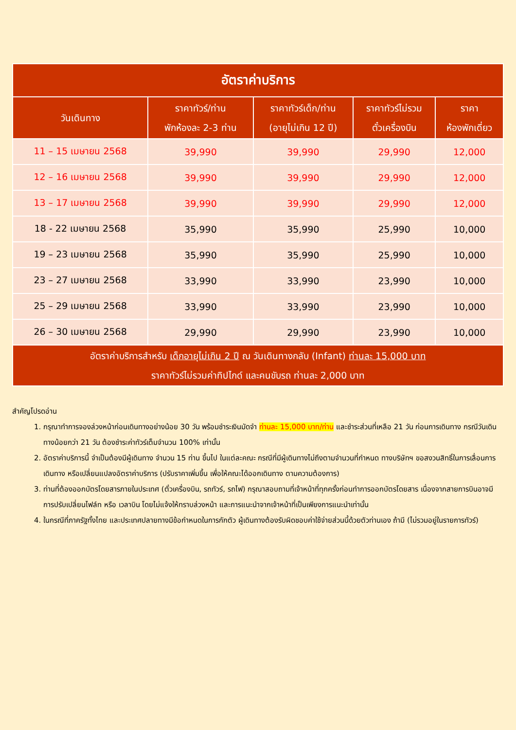| อัตราค่าบริการ | | | | |
| วันเดินทาง | ราคาทัวร์/ท่าน พักห้องละ 2-3 ท่าน | ราคาทัวร์เด็ก/ท่าน (อายุไม่เกิน 12 ปี) | ราคาทัวร์ไม่รวม ตั๋วเครื่องบิน | ราคา ห้องพักเดี่ยว |
| 11 – 15 เมษายน 2568 | 39,990 | 39,990 | 29,990 | 12,000 |
| 12 – 16 เมษายน 2568 | 39,990 | 39,990 | 29,990 | 12,000 |
| 13 – 17 เมษายน 2568 | 39,990 | 39,990 | 29,990 | 12,000 |
| 18 - 22 เมษายน 2568 | 35,990 | 35,990 | 25,990 | 10,000 |
| 19 – 23 เมษายน 2568 | 35,990 | 35,990 | 25,990 | 10,000 |
| 23 – 27 เมษายน 2568 | 33,990 | 33,990 | 23,990 | 10,000 |
| 25 – 29 เมษายน 2568 | 33,990 | 33,990 | 23,990 | 10,000 |
| 26 – 30 เมษายน 2568 | 29,990 | 29,990 | 23,990 | 10,000 |
| อัตราค่าบริการสำหรับ เด็กอายุไม่เกิน 2 ปี ณ วันเดินทางกลับ (Infant) ท่านละ 15,000 บาท ราคาทัวร์ไม่รวมค่าทิปไกด์ และคนขับรถ ท่านละ 2,000 บาท | | | | |
สำคัญโปรดอ่าน
1. กรุณาทำการจองล่วงหน้าก่อนเดินทางอย่างน้อย 30 วัน พร้อมชำระเงินมัดจำ ท่านละ 15,000 บาท/ท่าน และชำระส่วนที่เหลือ 21 วัน ก่อนการเดินทาง กรณีวันเดินทางน้อยกว่า 21 วัน ต้องชำระค่าทัวร์เต็มจำนวน 100% เท่านั้น
2. อัตราค่าบริการนี้ จำเป็นต้องมีผู้เดินทาง จำนวน 15 ท่าน ขึ้นไป ในแต่ละคณะ กรณีที่มีผู้เดินทางไม่ถึงตามจำนวนที่กำหนด ทางบริษัทฯ ขอสงวนสิทธิ์ในการเลื่อนการเดินทาง หรือเปลี่ยนแปลงอัตราค่าบริการ (ปรับราคาเพิ่มขึ้น เพื่อให้คณะได้ออกเดินทาง ตามความต้องการ)
3. ท่านที่ต้องออกบัตรโดยสารภายในประเทศ (ตั๋วเครื่องบิน, รถทัวร์, รถไฟ) กรุณาสอบถามที่เจ้าหน้าที่ทุกครั้งก่อนทำการออกบัตรโดยสาร เนื่องจากสายการบินอาจมีการปรับเปลี่ยนไฟล์ท หรือ เวลาบิน โดยไม่แจ้งให้ทราบล่วงหน้า และการแนะนำจากเจ้าหน้าที่เป็นเพียงการแนะนำเท่านั้น
4. ในกรณีที่ภาครัฐทั้งไทย และประเทศปลายทางมีข้อกำหนดในการกักตัว ผู้เดินทางต้องรับผิดชอบค่าใช้จ่ายส่วนนี้ด้วยตัวท่านเอง ถ้ามี (ไม่รวมอยู่ในรายการทัวร์)